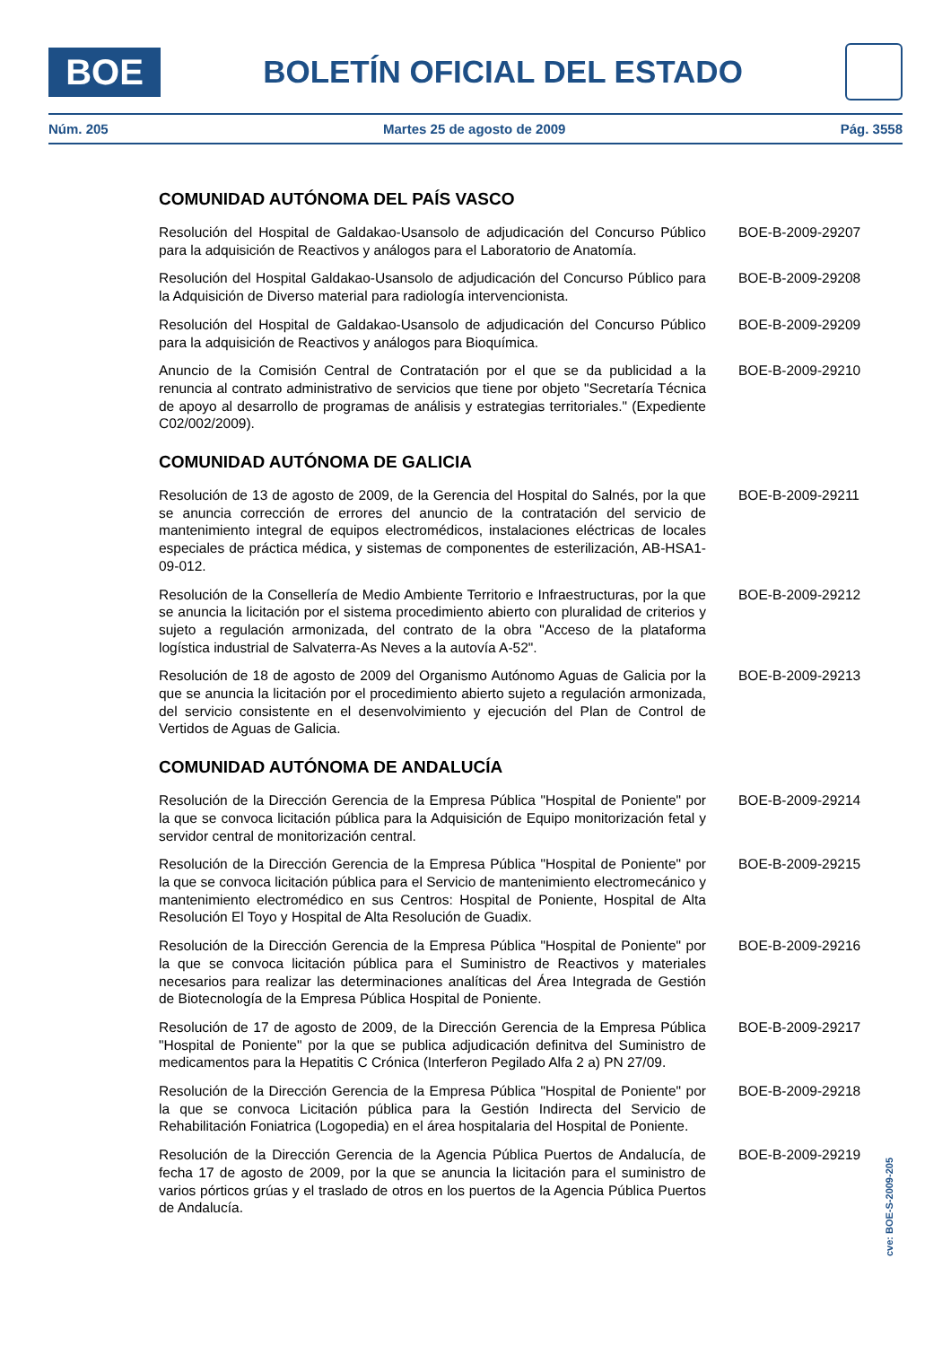BOE
BOLETÍN OFICIAL DEL ESTADO
Núm. 205 Martes 25 de agosto de 2009 Pág. 3558
COMUNIDAD AUTÓNOMA DEL PAÍS VASCO
Resolución del Hospital de Galdakao-Usansolo de adjudicación del Concurso Público para la adquisición de Reactivos y análogos para el Laboratorio de Anatomía.
BOE-B-2009-29207
Resolución del Hospital Galdakao-Usansolo de adjudicación del Concurso Público para la Adquisición de Diverso material para radiología intervencionista.
BOE-B-2009-29208
Resolución del Hospital de Galdakao-Usansolo de adjudicación del Concurso Público para la adquisición de Reactivos y análogos para Bioquímica.
BOE-B-2009-29209
Anuncio de la Comisión Central de Contratación por el que se da publicidad a la renuncia al contrato administrativo de servicios que tiene por objeto "Secretaría Técnica de apoyo al desarrollo de programas de análisis y estrategias territoriales." (Expediente C02/002/2009).
BOE-B-2009-29210
COMUNIDAD AUTÓNOMA DE GALICIA
Resolución de 13 de agosto de 2009, de la Gerencia del Hospital do Salnés, por la que se anuncia corrección de errores del anuncio de la contratación del servicio de mantenimiento integral de equipos electromédicos, instalaciones eléctricas de locales especiales de práctica médica, y sistemas de componentes de esterilización, AB-HSA1-09-012.
BOE-B-2009-29211
Resolución de la Consellería de Medio Ambiente Territorio e Infraestructuras, por la que se anuncia la licitación por el sistema procedimiento abierto con pluralidad de criterios y sujeto a regulación armonizada, del contrato de la obra "Acceso de la plataforma logística industrial de Salvaterra-As Neves a la autovía A-52".
BOE-B-2009-29212
Resolución de 18 de agosto de 2009 del Organismo Autónomo Aguas de Galicia por la que se anuncia la licitación por el procedimiento abierto sujeto a regulación armonizada, del servicio consistente en el desenvolvimiento y ejecución del Plan de Control de Vertidos de Aguas de Galicia.
BOE-B-2009-29213
COMUNIDAD AUTÓNOMA DE ANDALUCÍA
Resolución de la Dirección Gerencia de la Empresa Pública "Hospital de Poniente" por la que se convoca licitación pública para la Adquisición de Equipo monitorización fetal y servidor central de monitorización central.
BOE-B-2009-29214
Resolución de la Dirección Gerencia de la Empresa Pública "Hospital de Poniente" por la que se convoca licitación pública para el Servicio de mantenimiento electromecánico y mantenimiento electromédico en sus Centros: Hospital de Poniente, Hospital de Alta Resolución El Toyo y Hospital de Alta Resolución de Guadix.
BOE-B-2009-29215
Resolución de la Dirección Gerencia de la Empresa Pública "Hospital de Poniente" por la que se convoca licitación pública para el Suministro de Reactivos y materiales necesarios para realizar las determinaciones analíticas del Área Integrada de Gestión de Biotecnología de la Empresa Pública Hospital de Poniente.
BOE-B-2009-29216
Resolución de 17 de agosto de 2009, de la Dirección Gerencia de la Empresa Pública "Hospital de Poniente" por la que se publica adjudicación definitva del Suministro de medicamentos para la Hepatitis C Crónica (Interferon Pegilado Alfa 2 a) PN 27/09.
BOE-B-2009-29217
Resolución de la Dirección Gerencia de la Empresa Pública "Hospital de Poniente" por la que se convoca Licitación pública para la Gestión Indirecta del Servicio de Rehabilitación Foniatrica (Logopedia) en el área hospitalaria del Hospital de Poniente.
BOE-B-2009-29218
Resolución de la Dirección Gerencia de la Agencia Pública Puertos de Andalucía, de fecha 17 de agosto de 2009, por la que se anuncia la licitación para el suministro de varios pórticos grúas y el traslado de otros en los puertos de la Agencia Pública Puertos de Andalucía.
BOE-B-2009-29219
cve: BOE-S-2009-205